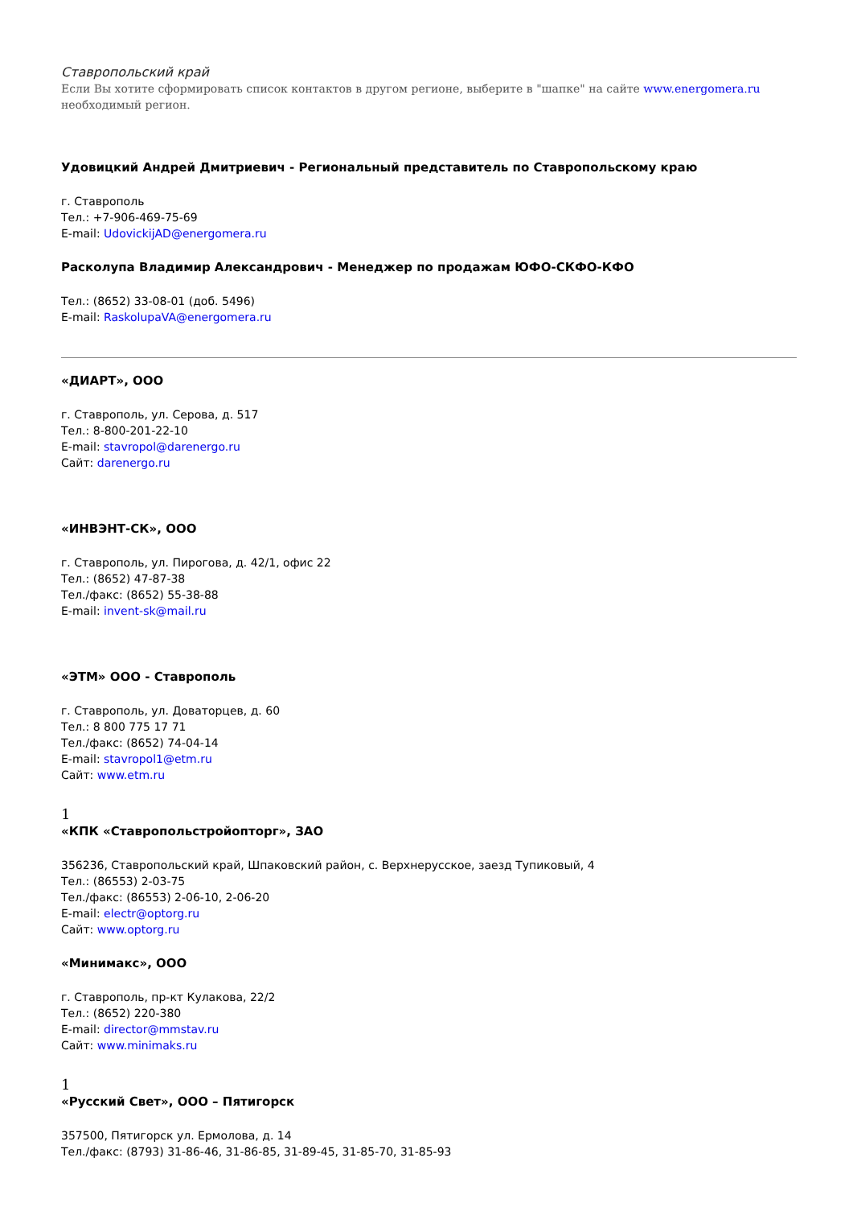Ставропольский край
Если Вы хотите сформировать список контактов в другом регионе, выберите в "шапке" на сайте www.energomera.ru необходимый регион.
Удовицкий Андрей Дмитриевич - Региональный представитель по Ставропольскому краю
г. Ставрополь
Тел.: +7-906-469-75-69
E-mail: UdovickijAD@energomera.ru
Расколупа Владимир Александрович - Менеджер по продажам ЮФО-СКФО-КФО
Тел.: (8652) 33-08-01 (доб. 5496)
E-mail: RaskolupaVA@energomera.ru
«ДИАРТ», ООО
г. Ставрополь, ул. Серова, д. 517
Тел.: 8-800-201-22-10
E-mail: stavropol@darenergo.ru
Сайт: darenergo.ru
«ИНВЭНТ-СК», ООО
г. Ставрополь, ул. Пирогова, д. 42/1, офис 22
Тел.: (8652) 47-87-38
Тел./факс: (8652) 55-38-88
E-mail: invent-sk@mail.ru
«ЭТМ» ООО - Ставрополь
г. Ставрополь, ул. Доваторцев, д. 60
Тел.: 8 800 775 17 71
Тел./факс: (8652) 74-04-14
E-mail: stavropol1@etm.ru
Сайт: www.etm.ru
1
«КПК «Ставропольстройопторг», ЗАО
356236, Ставропольский край, Шпаковский район, с. Верхнерусское, заезд Тупиковый, 4
Тел.: (86553) 2-03-75
Тел./факс: (86553) 2-06-10, 2-06-20
E-mail: electr@optorg.ru
Сайт: www.optorg.ru
«Минимакс», ООО
г. Ставрополь, пр-кт Кулакова, 22/2
Тел.: (8652) 220-380
E-mail: director@mmstav.ru
Сайт: www.minimaks.ru
1
«Русский Свет», ООО – Пятигорск
357500, Пятигорск ул. Ермолова, д. 14
Тел./факс: (8793) 31-86-46, 31-86-85, 31-89-45, 31-85-70, 31-85-93